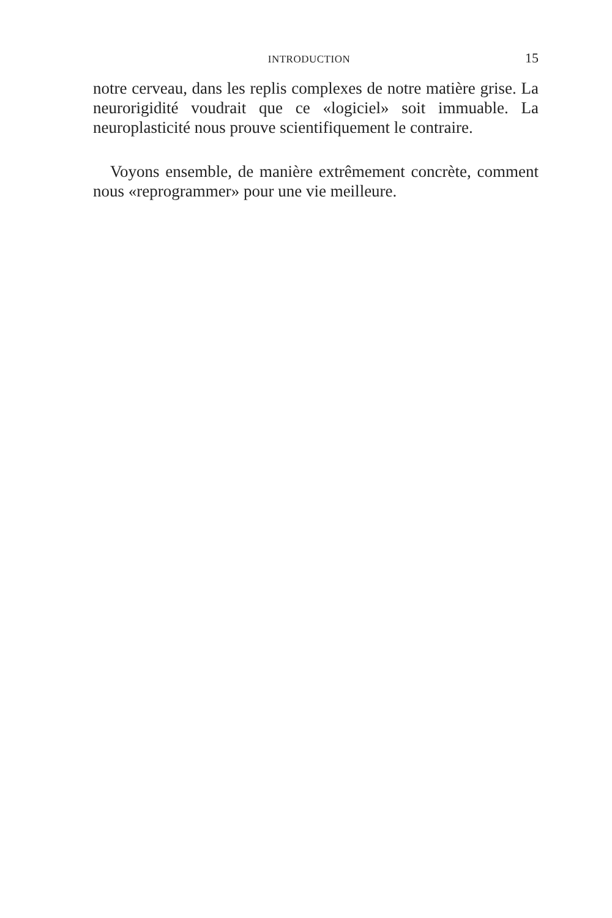INTRODUCTION 15
notre cerveau, dans les replis complexes de notre matière grise. La neurorigidité voudrait que ce «logiciel» soit immuable. La neuroplasticité nous prouve scientifiquement le contraire.
Voyons ensemble, de manière extrêmement concrète, comment nous «reprogrammer» pour une vie meilleure.